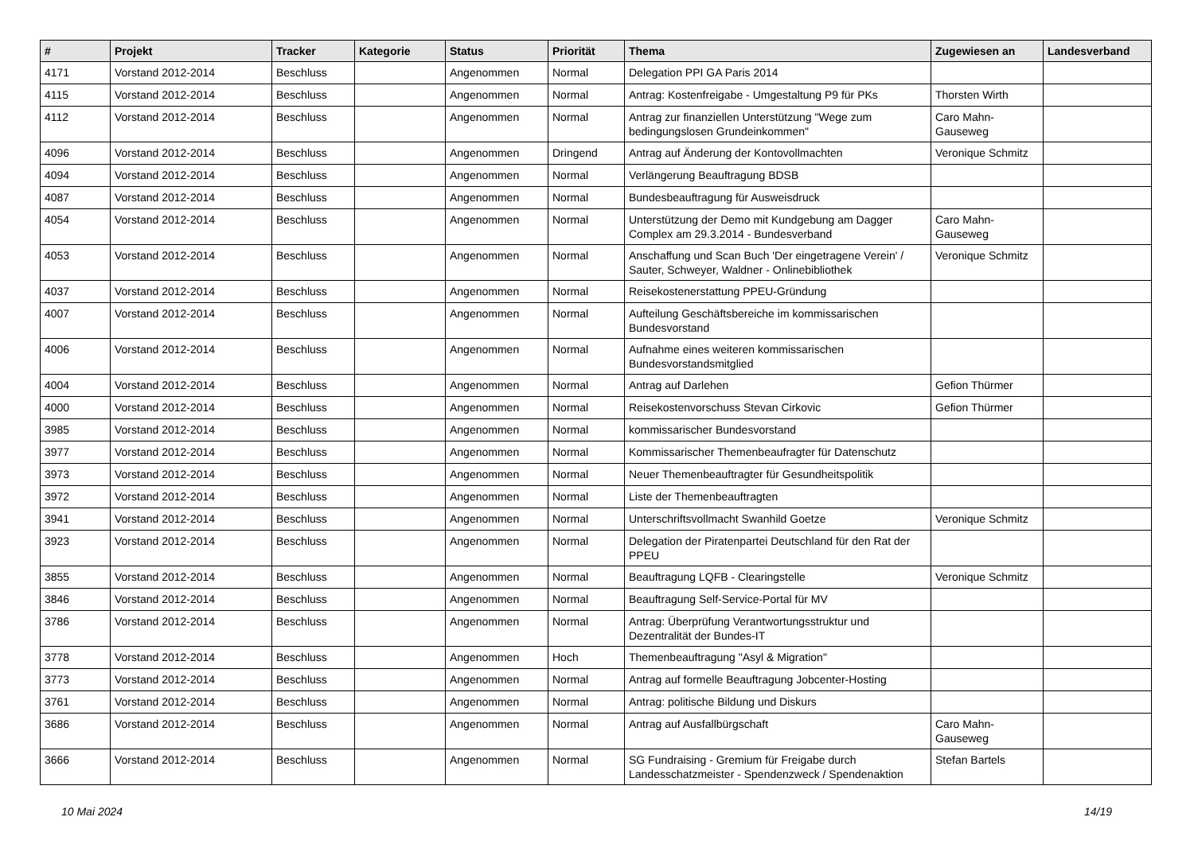| # | Projekt | Tracker | Kategorie | Status | Priorität | Thema | Zugewiesen an | Landesverband |
| --- | --- | --- | --- | --- | --- | --- | --- | --- |
| 4171 | Vorstand 2012-2014 | Beschluss | | Angenommen | Normal | Delegation PPI GA Paris 2014 | | |
| 4115 | Vorstand 2012-2014 | Beschluss | | Angenommen | Normal | Antrag: Kostenfreigabe - Umgestaltung P9 für PKs | Thorsten Wirth | |
| 4112 | Vorstand 2012-2014 | Beschluss | | Angenommen | Normal | Antrag zur finanziellen Unterstützung "Wege zum bedingungslosen Grundeinkommen" | Caro Mahn-Gauseweg | |
| 4096 | Vorstand 2012-2014 | Beschluss | | Angenommen | Dringend | Antrag auf Änderung der Kontovollmachten | Veronique Schmitz | |
| 4094 | Vorstand 2012-2014 | Beschluss | | Angenommen | Normal | Verlängerung Beauftragung BDSB | | |
| 4087 | Vorstand 2012-2014 | Beschluss | | Angenommen | Normal | Bundesbeauftragung für Ausweisdruck | | |
| 4054 | Vorstand 2012-2014 | Beschluss | | Angenommen | Normal | Unterstützung der Demo mit Kundgebung am Dagger Complex am 29.3.2014 - Bundesverband | Caro Mahn-Gauseweg | |
| 4053 | Vorstand 2012-2014 | Beschluss | | Angenommen | Normal | Anschaffung und Scan Buch 'Der eingetragene Verein' / Sauter, Schweyer, Waldner - Onlinebibliothek | Veronique Schmitz | |
| 4037 | Vorstand 2012-2014 | Beschluss | | Angenommen | Normal | Reisekostenerstattung PPEU-Gründung | | |
| 4007 | Vorstand 2012-2014 | Beschluss | | Angenommen | Normal | Aufteilung Geschäftsbereiche im kommissarischen Bundesvorstand | | |
| 4006 | Vorstand 2012-2014 | Beschluss | | Angenommen | Normal | Aufnahme eines weiteren kommissarischen Bundesvorstandsmitglied | | |
| 4004 | Vorstand 2012-2014 | Beschluss | | Angenommen | Normal | Antrag auf Darlehen | Gefion Thürmer | |
| 4000 | Vorstand 2012-2014 | Beschluss | | Angenommen | Normal | Reisekostenvorschuss Stevan Cirkovic | Gefion Thürmer | |
| 3985 | Vorstand 2012-2014 | Beschluss | | Angenommen | Normal | kommissarischer Bundesvorstand | | |
| 3977 | Vorstand 2012-2014 | Beschluss | | Angenommen | Normal | Kommissarischer Themenbeaufragter für Datenschutz | | |
| 3973 | Vorstand 2012-2014 | Beschluss | | Angenommen | Normal | Neuer Themenbeauftragter für Gesundheitspolitik | | |
| 3972 | Vorstand 2012-2014 | Beschluss | | Angenommen | Normal | Liste der Themenbeauftragten | | |
| 3941 | Vorstand 2012-2014 | Beschluss | | Angenommen | Normal | Unterschriftsvollmacht Swanhild Goetze | Veronique Schmitz | |
| 3923 | Vorstand 2012-2014 | Beschluss | | Angenommen | Normal | Delegation der Piratenpartei Deutschland für den Rat der PPEU | | |
| 3855 | Vorstand 2012-2014 | Beschluss | | Angenommen | Normal | Beauftragung LQFB - Clearingstelle | Veronique Schmitz | |
| 3846 | Vorstand 2012-2014 | Beschluss | | Angenommen | Normal | Beauftragung Self-Service-Portal für MV | | |
| 3786 | Vorstand 2012-2014 | Beschluss | | Angenommen | Normal | Antrag: Überprüfung Verantwortungsstruktur und Dezentralität der Bundes-IT | | |
| 3778 | Vorstand 2012-2014 | Beschluss | | Angenommen | Hoch | Themenbeauftragung "Asyl & Migration" | | |
| 3773 | Vorstand 2012-2014 | Beschluss | | Angenommen | Normal | Antrag auf formelle Beauftragung Jobcenter-Hosting | | |
| 3761 | Vorstand 2012-2014 | Beschluss | | Angenommen | Normal | Antrag: politische Bildung und Diskurs | | |
| 3686 | Vorstand 2012-2014 | Beschluss | | Angenommen | Normal | Antrag auf Ausfallbürgschaft | Caro Mahn-Gauseweg | |
| 3666 | Vorstand 2012-2014 | Beschluss | | Angenommen | Normal | SG Fundraising - Gremium für Freigabe durch Landesschatzmeister - Spendenzweck / Spendenaktion | Stefan Bartels | |
10 Mai 2024 14/19